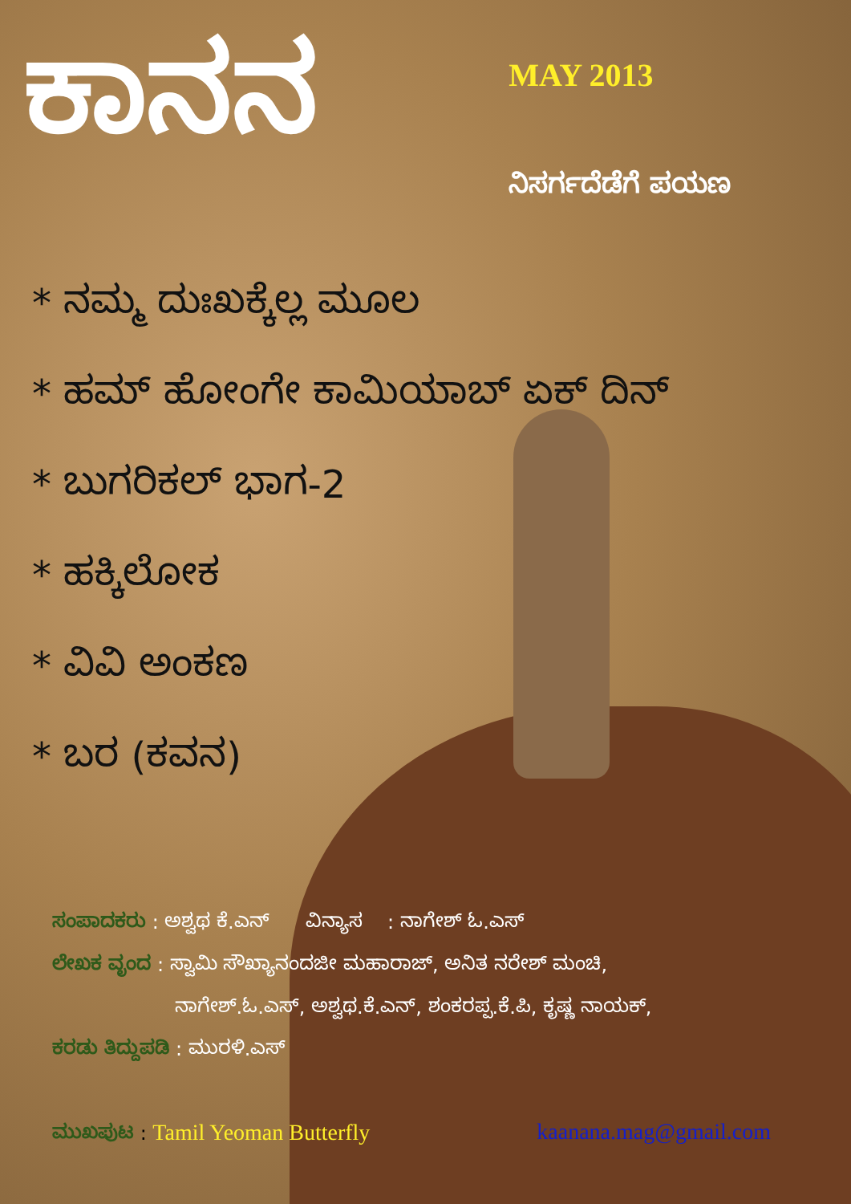ಕಾನನ
MAY 2013
ನಿಸರ್ಗದೆಡೆಗೆ ಪಯಣ
* ನಮ್ಮ ದುಃಖಕ್ಕೆಲ್ಲ ಮೂಲ
* ಹಮ್ ಹೋಂಗೇ ಕಾಮಿಯಾಬ್ ಏಕ್ ದಿನ್
* ಬುಗರಿಕಲ್ ಭಾಗ-2
* ಹಕ್ಕಿಲೋಕ
* ವಿವಿ ಅಂಕಣ
* ಬರ (ಕವನ)
ಸಂಪಾದಕರು : ಅಶ್ವಥ ಕೆ.ಎನ್ ವಿನ್ಯಾಸ : ನಾಗೇಶ್ ಓ.ಎಸ್
ಲೇಖಕ ವೃಂದ : ಸ್ವಾಮಿ ಸೌಖ್ಯಾನಂದಜೀ ಮಹಾರಾಜ್, ಅನಿತ ನರೇಶ್ ಮಂಚಿ,
ನಾಗೇಶ್.ಓ.ಎಸ್, ಅಶ್ವಥ.ಕೆ.ಎನ್, ಶಂಕರಪ್ಪ.ಕೆ.ಪಿ, ಕೃಷ್ಣ ನಾಯಕ್,
ಕರಡು ತಿದ್ದುಪಡಿ : ಮುರಳಿ.ಎಸ್
ಮುಖಪುಟ : Tamil Yeoman Butterfly
kaanana.mag@gmail.com